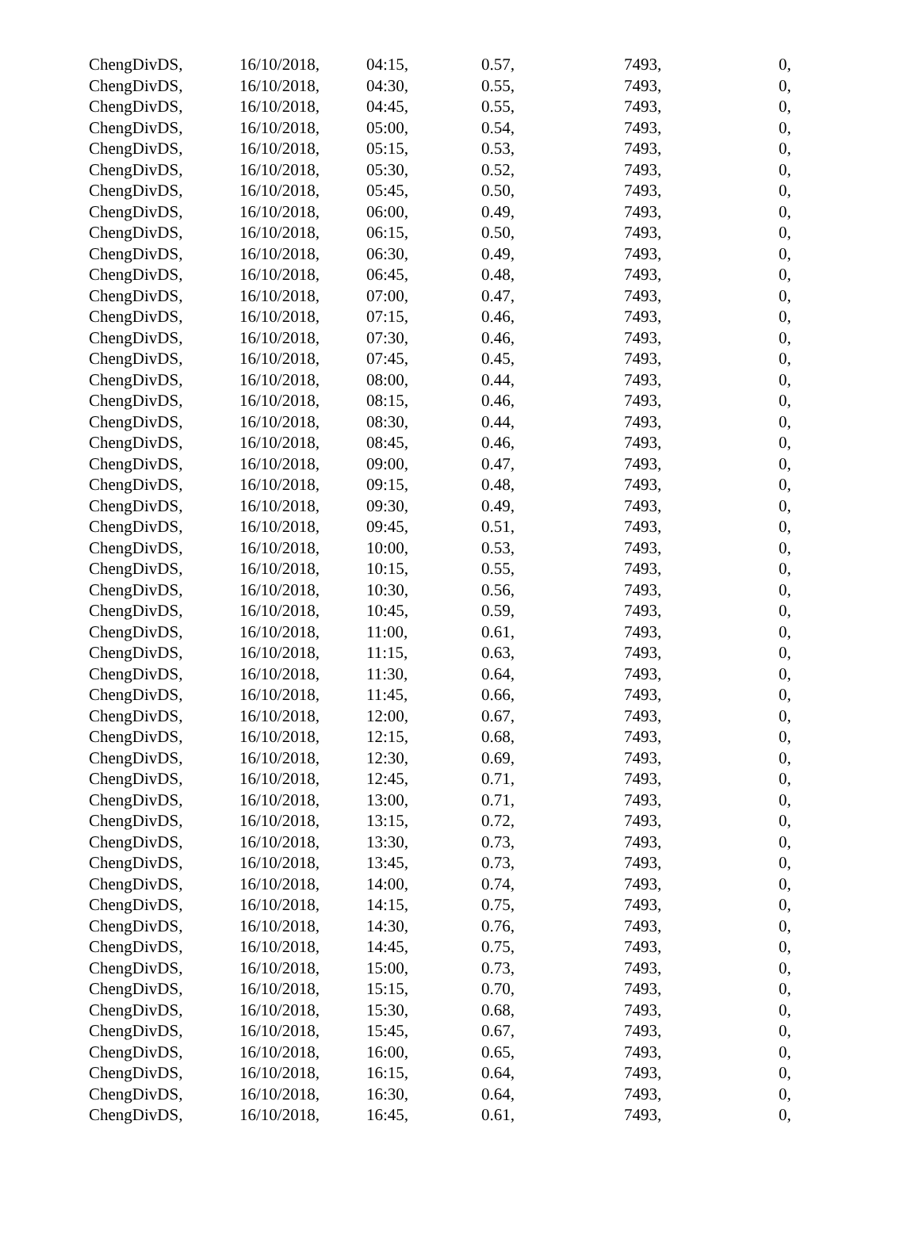| ChengDivDS, | 16/10/2018, | 04:15, | 0.57, | 7493, | 0, |
| ChengDivDS, | 16/10/2018, | 04:30, | 0.55, | 7493, | 0, |
| ChengDivDS, | 16/10/2018, | 04:45, | 0.55, | 7493, | 0, |
| ChengDivDS, | 16/10/2018, | 05:00, | 0.54, | 7493, | 0, |
| ChengDivDS, | 16/10/2018, | 05:15, | 0.53, | 7493, | 0, |
| ChengDivDS, | 16/10/2018, | 05:30, | 0.52, | 7493, | 0, |
| ChengDivDS, | 16/10/2018, | 05:45, | 0.50, | 7493, | 0, |
| ChengDivDS, | 16/10/2018, | 06:00, | 0.49, | 7493, | 0, |
| ChengDivDS, | 16/10/2018, | 06:15, | 0.50, | 7493, | 0, |
| ChengDivDS, | 16/10/2018, | 06:30, | 0.49, | 7493, | 0, |
| ChengDivDS, | 16/10/2018, | 06:45, | 0.48, | 7493, | 0, |
| ChengDivDS, | 16/10/2018, | 07:00, | 0.47, | 7493, | 0, |
| ChengDivDS, | 16/10/2018, | 07:15, | 0.46, | 7493, | 0, |
| ChengDivDS, | 16/10/2018, | 07:30, | 0.46, | 7493, | 0, |
| ChengDivDS, | 16/10/2018, | 07:45, | 0.45, | 7493, | 0, |
| ChengDivDS, | 16/10/2018, | 08:00, | 0.44, | 7493, | 0, |
| ChengDivDS, | 16/10/2018, | 08:15, | 0.46, | 7493, | 0, |
| ChengDivDS, | 16/10/2018, | 08:30, | 0.44, | 7493, | 0, |
| ChengDivDS, | 16/10/2018, | 08:45, | 0.46, | 7493, | 0, |
| ChengDivDS, | 16/10/2018, | 09:00, | 0.47, | 7493, | 0, |
| ChengDivDS, | 16/10/2018, | 09:15, | 0.48, | 7493, | 0, |
| ChengDivDS, | 16/10/2018, | 09:30, | 0.49, | 7493, | 0, |
| ChengDivDS, | 16/10/2018, | 09:45, | 0.51, | 7493, | 0, |
| ChengDivDS, | 16/10/2018, | 10:00, | 0.53, | 7493, | 0, |
| ChengDivDS, | 16/10/2018, | 10:15, | 0.55, | 7493, | 0, |
| ChengDivDS, | 16/10/2018, | 10:30, | 0.56, | 7493, | 0, |
| ChengDivDS, | 16/10/2018, | 10:45, | 0.59, | 7493, | 0, |
| ChengDivDS, | 16/10/2018, | 11:00, | 0.61, | 7493, | 0, |
| ChengDivDS, | 16/10/2018, | 11:15, | 0.63, | 7493, | 0, |
| ChengDivDS, | 16/10/2018, | 11:30, | 0.64, | 7493, | 0, |
| ChengDivDS, | 16/10/2018, | 11:45, | 0.66, | 7493, | 0, |
| ChengDivDS, | 16/10/2018, | 12:00, | 0.67, | 7493, | 0, |
| ChengDivDS, | 16/10/2018, | 12:15, | 0.68, | 7493, | 0, |
| ChengDivDS, | 16/10/2018, | 12:30, | 0.69, | 7493, | 0, |
| ChengDivDS, | 16/10/2018, | 12:45, | 0.71, | 7493, | 0, |
| ChengDivDS, | 16/10/2018, | 13:00, | 0.71, | 7493, | 0, |
| ChengDivDS, | 16/10/2018, | 13:15, | 0.72, | 7493, | 0, |
| ChengDivDS, | 16/10/2018, | 13:30, | 0.73, | 7493, | 0, |
| ChengDivDS, | 16/10/2018, | 13:45, | 0.73, | 7493, | 0, |
| ChengDivDS, | 16/10/2018, | 14:00, | 0.74, | 7493, | 0, |
| ChengDivDS, | 16/10/2018, | 14:15, | 0.75, | 7493, | 0, |
| ChengDivDS, | 16/10/2018, | 14:30, | 0.76, | 7493, | 0, |
| ChengDivDS, | 16/10/2018, | 14:45, | 0.75, | 7493, | 0, |
| ChengDivDS, | 16/10/2018, | 15:00, | 0.73, | 7493, | 0, |
| ChengDivDS, | 16/10/2018, | 15:15, | 0.70, | 7493, | 0, |
| ChengDivDS, | 16/10/2018, | 15:30, | 0.68, | 7493, | 0, |
| ChengDivDS, | 16/10/2018, | 15:45, | 0.67, | 7493, | 0, |
| ChengDivDS, | 16/10/2018, | 16:00, | 0.65, | 7493, | 0, |
| ChengDivDS, | 16/10/2018, | 16:15, | 0.64, | 7493, | 0, |
| ChengDivDS, | 16/10/2018, | 16:30, | 0.64, | 7493, | 0, |
| ChengDivDS, | 16/10/2018, | 16:45, | 0.61, | 7493, | 0, |